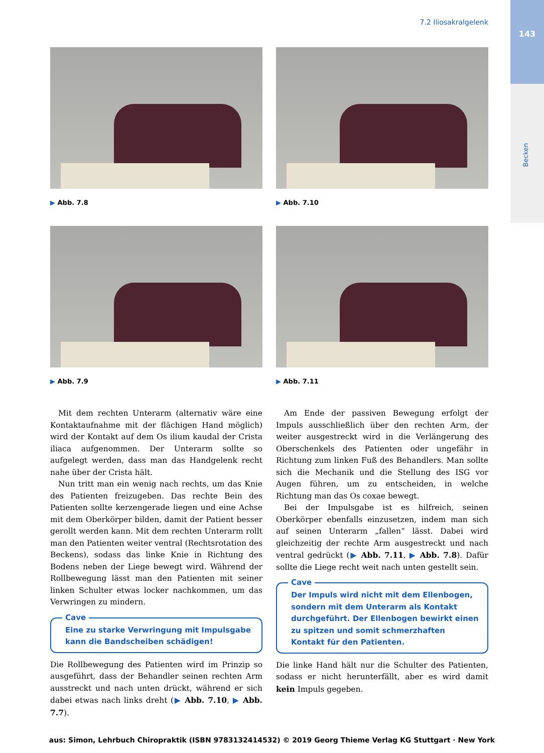143
Becken
7.2 Iliosakralgelenk
▶ Abb. 7.8
▶ Abb. 7.10
▶ Abb. 7.9
▶ Abb. 7.11
Mit dem rechten Unterarm (alternativ wäre eine Kontaktaufnahme mit der flächigen Hand möglich) wird der Kontakt auf dem Os ilium kaudal der Crista iliaca aufgenommen. Der Unterarm sollte so aufgelegt werden, dass man das Handgelenk recht nahe über der Crista hält.
Nun tritt man ein wenig nach rechts, um das Knie des Patienten freizugeben. Das rechte Bein des Patienten sollte kerzengerade liegen und eine Achse mit dem Oberkörper bilden, damit der Patient besser gerollt werden kann. Mit dem rechten Unterarm rollt man den Patienten weiter ventral (Rechtsrotation des Beckens), sodass das linke Knie in Richtung des Bodens neben der Liege bewegt wird. Während der Rollbewegung lässt man den Patienten mit seiner linken Schulter etwas locker nachkommen, um das Verwringen zu mindern.
Cave
Eine zu starke Verwringung mit Impulsgabe kann die Bandscheiben schädigen!
Die Rollbewegung des Patienten wird im Prinzip so ausgeführt, dass der Behandler seinen rechten Arm ausstreckt und nach unten drückt, während er sich dabei etwas nach links dreht (▶ Abb. 7.10, ▶ Abb. 7.7).
Am Ende der passiven Bewegung erfolgt der Impuls ausschließlich über den rechten Arm, der weiter ausgestreckt wird in die Verlängerung des Oberschenkels des Patienten oder ungefähr in Richtung zum linken Fuß des Behandlers. Man sollte sich die Mechanik und die Stellung des ISG vor Augen führen, um zu entscheiden, in welche Richtung man das Os coxae bewegt.
Bei der Impulsgabe ist es hilfreich, seinen Oberkörper ebenfalls einzusetzen, indem man sich auf seinen Unterarm „fallen“ lässt. Dabei wird gleichzeitig der rechte Arm ausgestreckt und nach ventral gedrückt (▶ Abb. 7.11, ▶ Abb. 7.8). Dafür sollte die Liege recht weit nach unten gestellt sein.
Cave
Der Impuls wird nicht mit dem Ellenbogen, sondern mit dem Unterarm als Kontakt durchgeführt. Der Ellenbogen bewirkt einen zu spitzen und somit schmerzhaften Kontakt für den Patienten.
Die linke Hand hält nur die Schulter des Patienten, sodass er nicht herunterfällt, aber es wird damit kein Impuls gegeben.
aus: Simon, Lehrbuch Chiropraktik (ISBN 9783132414532) © 2019 Georg Thieme Verlag KG Stuttgart · New York